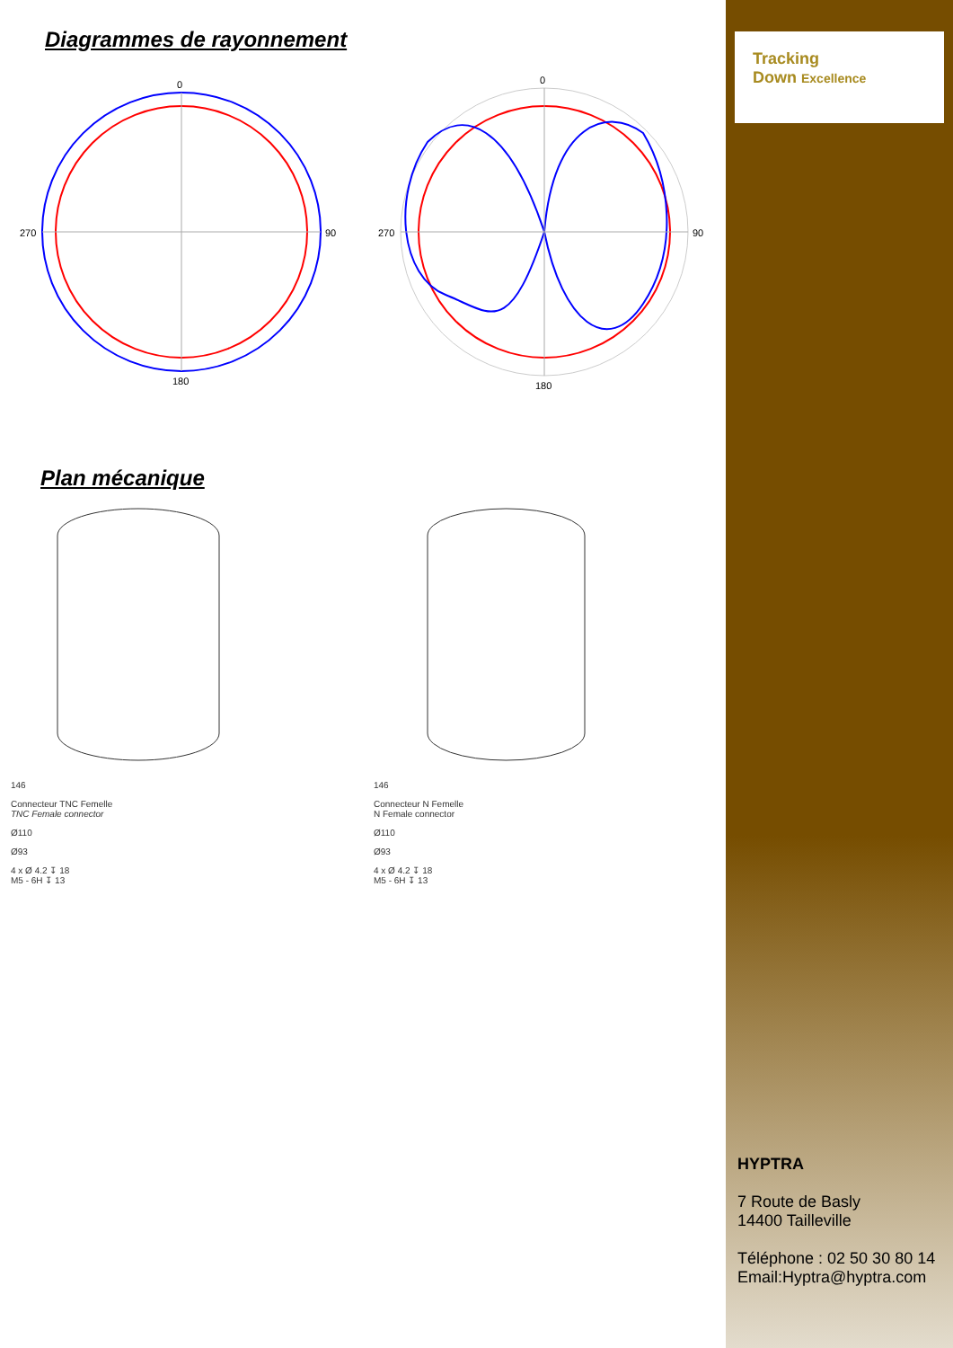Diagrammes de rayonnement
0
270
90
180
0
270
90
180
Plan mécanique
146
Connecteur TNC Femelle
TNC Female connector
Ø110
Ø93
4 x Ø 4.2 ↧ 18
M5 - 6H ↧ 13
146
Connecteur N Femelle
N Female connector
Ø110
Ø93
4 x Ø 4.2 ↧ 18
M5 - 6H ↧ 13
Tracking
Down Excellence
HYPTRA
7 Route de Basly
14400 Tailleville
Téléphone : 02 50 30 80 14
Email:Hyptra@hyptra.com